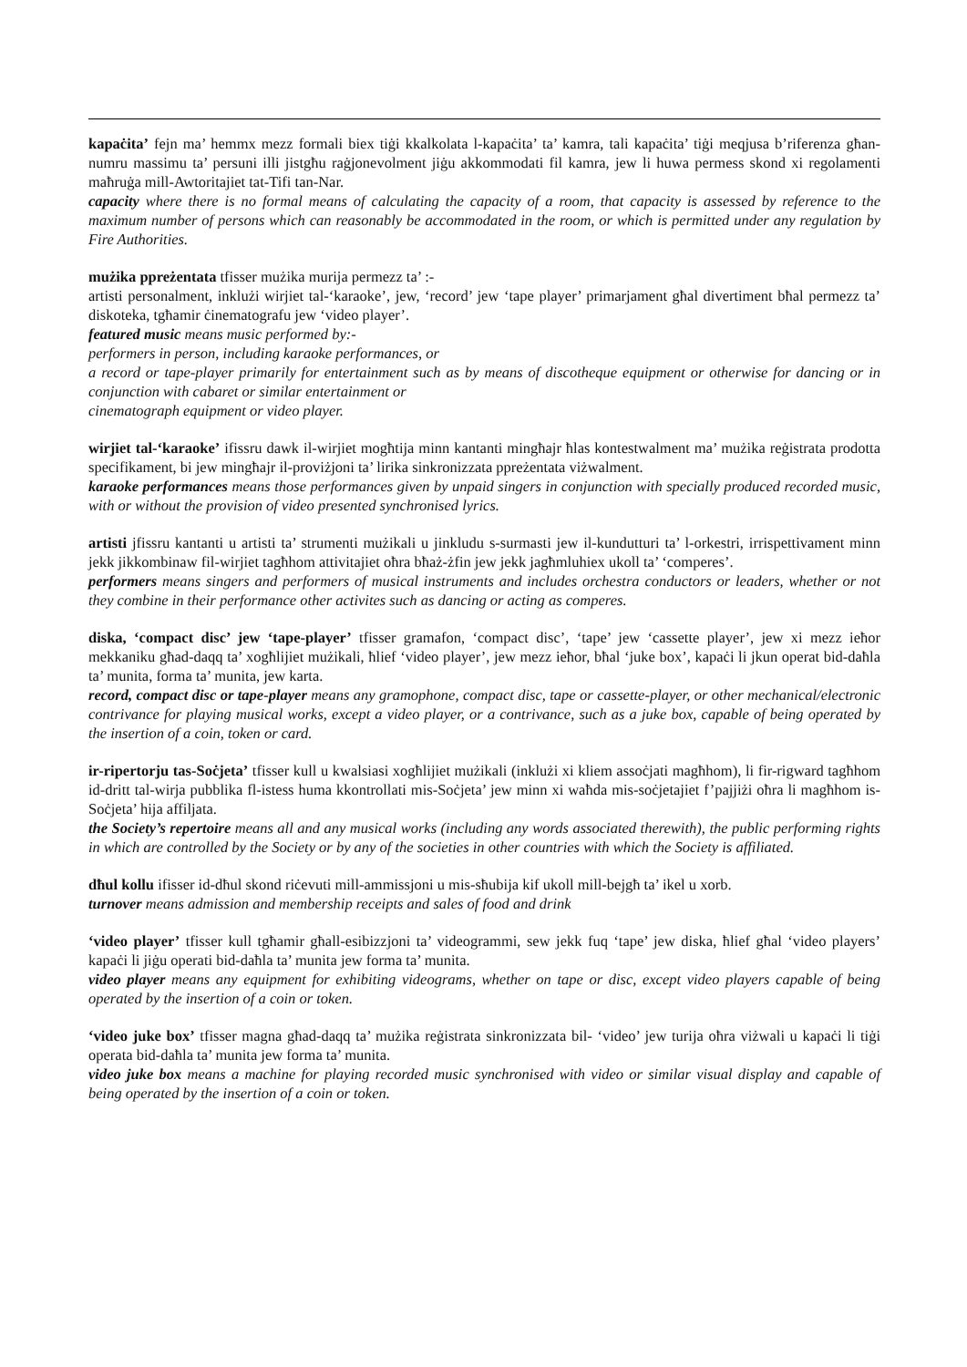kapaċita’ fejn ma’ hemmx mezz formali biex tiġi kkalkolata l-kapaċita’ ta’ kamra, tali kapaċita’ tiġi meqjusa b’riferenza għan-numru massimu ta’ persuni illi jistgħu raġjonevolment jiġu akkommodati fil kamra, jew li huwa permess skond xi regolamenti maħruġa mill-Awtoritajiet tat-Tifi tan-Nar.
capacity where there is no formal means of calculating the capacity of a room, that capacity is assessed by reference to the maximum number of persons which can reasonably be accommodated in the room, or which is permitted under any regulation by Fire Authorities.
mużika ppreżentata tfisser mużika murija permezz ta’ :-
artisti personalment, inklużi wirjiet tal-‘karaoke’, jew, ‘record’ jew ‘tape player’ primarjament għal divertiment bħal permezz ta’ diskoteka, tgħamir ċinematografu jew ‘video player’.
featured music means music performed by:-
performers in person, including karaoke performances, or
a record or tape-player primarily for entertainment such as by means of discotheque equipment or otherwise for dancing or in conjunction with cabaret or similar entertainment or
cinematograph equipment or video player.
wirjiet tal-‘karaoke’ ifissru dawk il-wirjiet mogħtija minn kantanti mingħajr ħlas kontestwalment ma’ mużika reġistrata prodotta specifikament, bi jew mingħajr il-proviżjoni ta’ lirika sinkronizzata ppreżentata viżwalment.
karaoke performances means those performances given by unpaid singers in conjunction with specially produced recorded music, with or without the provision of video presented synchronised lyrics.
artisti jfissru kantanti u artisti ta’ strumenti mużikali u jinkludu s-surmasti jew il-kundutturi ta’ l-orkestri, irrispettivament minn jekk jikkombinaw fil-wirjiet tagħhom attivitajiet oħra bħaż-żfin jew jekk jagħmluhiex ukoll ta’ ‘comperes’.
performers means singers and performers of musical instruments and includes orchestra conductors or leaders, whether or not they combine in their performance other activites such as dancing or acting as comperes.
diska, ‘compact disc’ jew ‘tape-player’ tfisser gramafon, ‘compact disc’, ‘tape’ jew ‘cassette player’, jew xi mezz ieħor mekkaniku għad-daqq ta’ xogħlijiet mużikali, ħlief ‘video player’, jew mezz ieħor, bħal ‘juke box’, kapaċi li jkun operat bid-daħla ta’ munita, forma ta’ munita, jew karta.
record, compact disc or tape-player means any gramophone, compact disc, tape or cassette-player, or other mechanical/electronic contrivance for playing musical works, except a video player, or a contrivance, such as a juke box, capable of being operated by the insertion of a coin, token or card.
ir-ripertorju tas-Soċjeta’ tfisser kull u kwalsiasi xogħlijiet mużikali (inklużi xi kliem assoċjati magħhom), li fir-rigward tagħhom id-dritt tal-wirja pubblika fl-istess huma kkontrollati mis-Soċjeta’ jew minn xi waħda mis-soċjetajiet f’pajjiżi oħra li magħhom is-Soċjeta’ hija affiljata.
the Society’s repertoire means all and any musical works (including any words associated therewith), the public performing rights in which are controlled by the Society or by any of the societies in other countries with which the Society is affiliated.
dħul kollu ifisser id-dħul skond riċevuti mill-ammissjoni u mis-sħubija kif ukoll mill-bejgħ ta’ ikel u xorb.
turnover means admission and membership receipts and sales of food and drink
‘video player’ tfisser kull tgħamir għall-esibizzjoni ta’ videogrammi, sew jekk fuq ‘tape’ jew diska, ħlief għal ‘video players’ kapaċi li jiġu operati bid-daħla ta’ munita jew forma ta’ munita.
video player means any equipment for exhibiting videograms, whether on tape or disc, except video players capable of being operated by the insertion of a coin or token.
‘video juke box’ tfisser magna għad-daqq ta’ mużika reġistrata sinkronizzata bil- ‘video’ jew turija oħra viżwali u kapaċi li tiġi operata bid-daħla ta’ munita jew forma ta’ munita.
video juke box means a machine for playing recorded music synchronised with video or similar visual display and capable of being operated by the insertion of a coin or token.